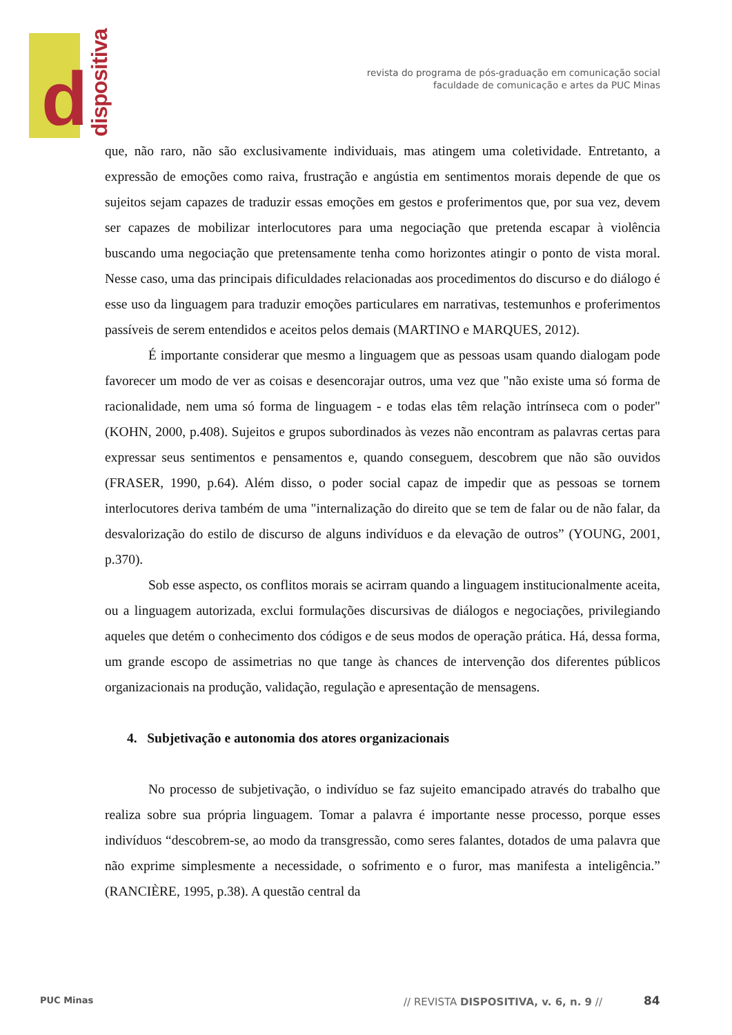d dispositiva
revista do programa de pós-graduação em comunicação social
faculdade de comunicação e artes da PUC Minas
que, não raro, não são exclusivamente individuais, mas atingem uma coletividade. Entretanto, a expressão de emoções como raiva, frustração e angústia em sentimentos morais depende de que os sujeitos sejam capazes de traduzir essas emoções em gestos e proferimentos que, por sua vez, devem ser capazes de mobilizar interlocutores para uma negociação que pretenda escapar à violência buscando uma negociação que pretensamente tenha como horizontes atingir o ponto de vista moral. Nesse caso, uma das principais dificuldades relacionadas aos procedimentos do discurso e do diálogo é esse uso da linguagem para traduzir emoções particulares em narrativas, testemunhos e proferimentos passíveis de serem entendidos e aceitos pelos demais (MARTINO e MARQUES, 2012).
É importante considerar que mesmo a linguagem que as pessoas usam quando dialogam pode favorecer um modo de ver as coisas e desencorajar outros, uma vez que "não existe uma só forma de racionalidade, nem uma só forma de linguagem - e todas elas têm relação intrínseca com o poder" (KOHN, 2000, p.408). Sujeitos e grupos subordinados às vezes não encontram as palavras certas para expressar seus sentimentos e pensamentos e, quando conseguem, descobrem que não são ouvidos (FRASER, 1990, p.64). Além disso, o poder social capaz de impedir que as pessoas se tornem interlocutores deriva também de uma "internalização do direito que se tem de falar ou de não falar, da desvalorização do estilo de discurso de alguns indivíduos e da elevação de outros” (YOUNG, 2001, p.370).
Sob esse aspecto, os conflitos morais se acirram quando a linguagem institucionalmente aceita, ou a linguagem autorizada, exclui formulações discursivas de diálogos e negociações, privilegiando aqueles que detém o conhecimento dos códigos e de seus modos de operação prática. Há, dessa forma, um grande escopo de assimetrias no que tange às chances de intervenção dos diferentes públicos organizacionais na produção, validação, regulação e apresentação de mensagens.
4. Subjetivação e autonomia dos atores organizacionais
No processo de subjetivação, o indivíduo se faz sujeito emancipado através do trabalho que realiza sobre sua própria linguagem. Tomar a palavra é importante nesse processo, porque esses indivíduos “descobrem-se, ao modo da transgressão, como seres falantes, dotados de uma palavra que não exprime simplesmente a necessidade, o sofrimento e o furor, mas manifesta a inteligência.” (RANCIÈRE, 1995, p.38). A questão central da
PUC Minas
// REVISTA DISPOSITIVA, v. 6, n. 9 //
84